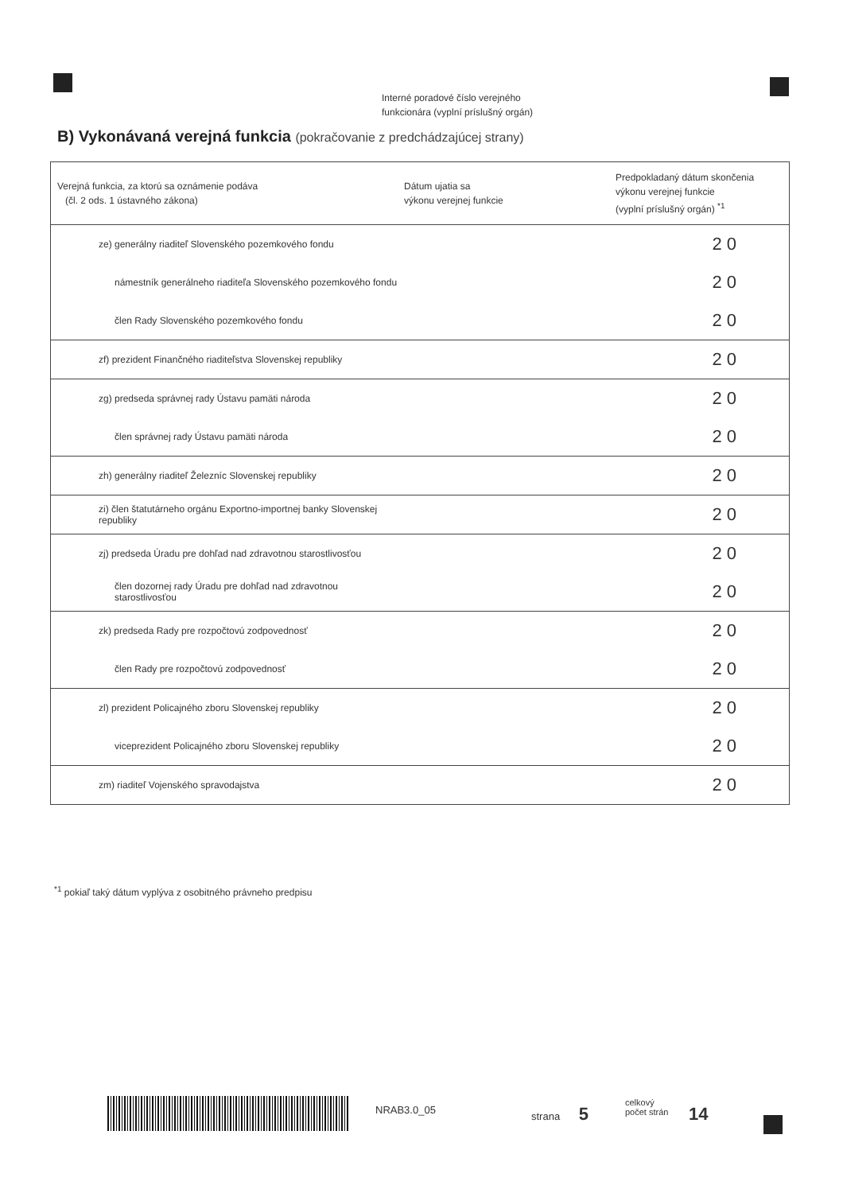Interné poradové číslo verejného
funkcionára (vyplní príslušný orgán)
B) Vykonávaná verejná funkcia (pokračovanie z predchádzajúcej strany)
| Verejná funkcia, za ktorú sa oznámenie podáva (čl. 2 ods. 1 ústavného zákona) | Dátum ujatia sa výkonu verejnej funkcie | Predpokladaný dátum skončenia výkonu verejnej funkcie (vyplní príslušný orgán) <sup>*1</sup> |
| --- | --- | --- |
| ze) generálny riaditeľ Slovenského pozemkového fondu | | 20 |
| námestník generálneho riaditeľa Slovenského pozemkového fondu | | 20 |
| člen Rady Slovenského pozemkového fondu | | 20 |
| zf) prezident Finančného riaditeľstva Slovenskej republiky | | 20 |
| zg) predseda správnej rady Ústavu pamäti národa | | 20 |
| člen správnej rady Ústavu pamäti národa | | 20 |
| zh) generálny riaditeľ Železníc Slovenskej republiky | | 20 |
| zi) člen štatutárneho orgánu Exportno-importnej banky Slovenskej republiky | | 20 |
| zj) predseda Úradu pre dohľad nad zdravotnou starostlivosťou | | 20 |
| člen dozornej rady Úradu pre dohľad nad zdravotnou starostlivosťou | | 20 |
| zk) predseda Rady pre rozpočtovú zodpovednosť | | 20 |
| člen Rady pre rozpočtovú zodpovednosť | | 20 |
| zl) prezident Policajného zboru Slovenskej republiky | | 20 |
| viceprezident Policajného zboru Slovenskej republiky | | 20 |
| zm) riaditeľ Vojenského spravodajstva | | 20 |
<sup>*1</sup> pokiaľ taký dátum vyplýva z osobitného právneho predpisu
NRAB3.0_05 strana 5
celkový
počet strán
14